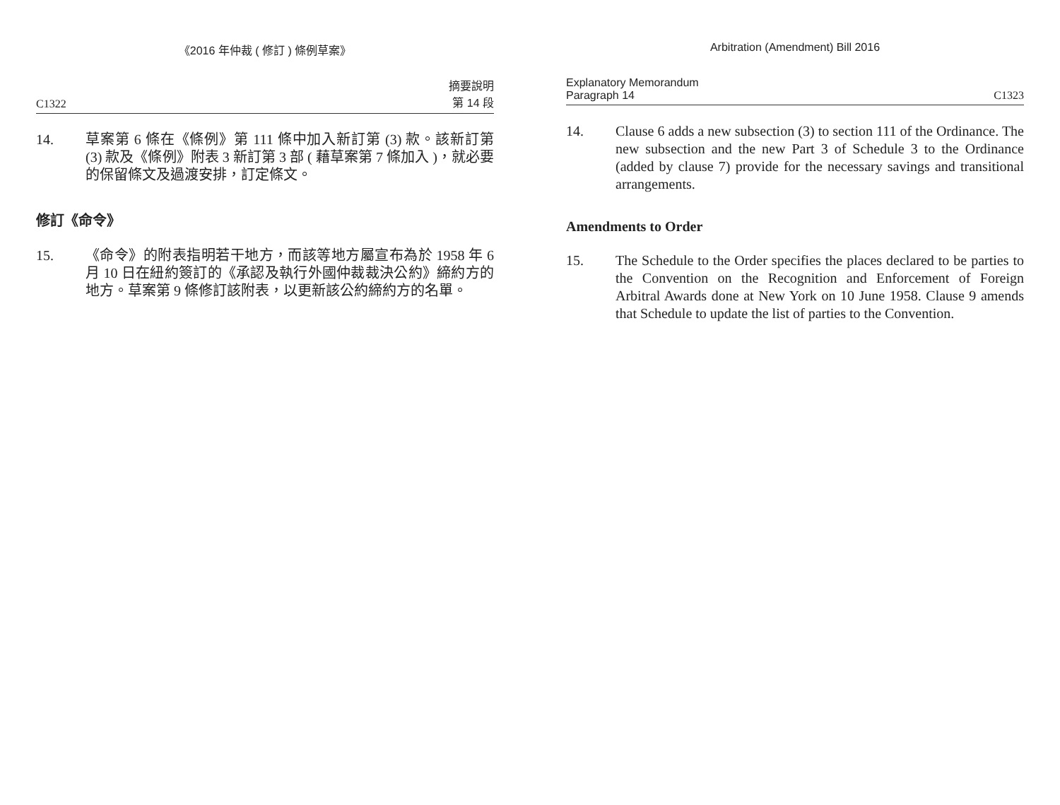《2016 年仲裁 ( 修訂 ) 條例草案》
C1322 摘要說明
第 14 段
14. 草案第 6 條在《條例》第 111 條中加入新訂第 (3) 款。該新訂第 (3) 款及《條例》附表 3 新訂第 3 部 ( 藉草案第 7 條加入 )，就必要的保留條文及過渡安排，訂定條文。
修訂《命令》
15. 《命令》的附表指明若干地方，而該等地方屬宣布為於 1958 年 6 月 10 日在紐約簽訂的《承認及執行外國仲裁裁決公約》締約方的地方。草案第 9 條修訂該附表，以更新該公約締約方的名單。
Arbitration (Amendment) Bill 2016
Explanatory Memorandum
Paragraph 14 C1323
14. Clause 6 adds a new subsection (3) to section 111 of the Ordinance. The new subsection and the new Part 3 of Schedule 3 to the Ordinance (added by clause 7) provide for the necessary savings and transitional arrangements.
Amendments to Order
15. The Schedule to the Order specifies the places declared to be parties to the Convention on the Recognition and Enforcement of Foreign Arbitral Awards done at New York on 10 June 1958. Clause 9 amends that Schedule to update the list of parties to the Convention.